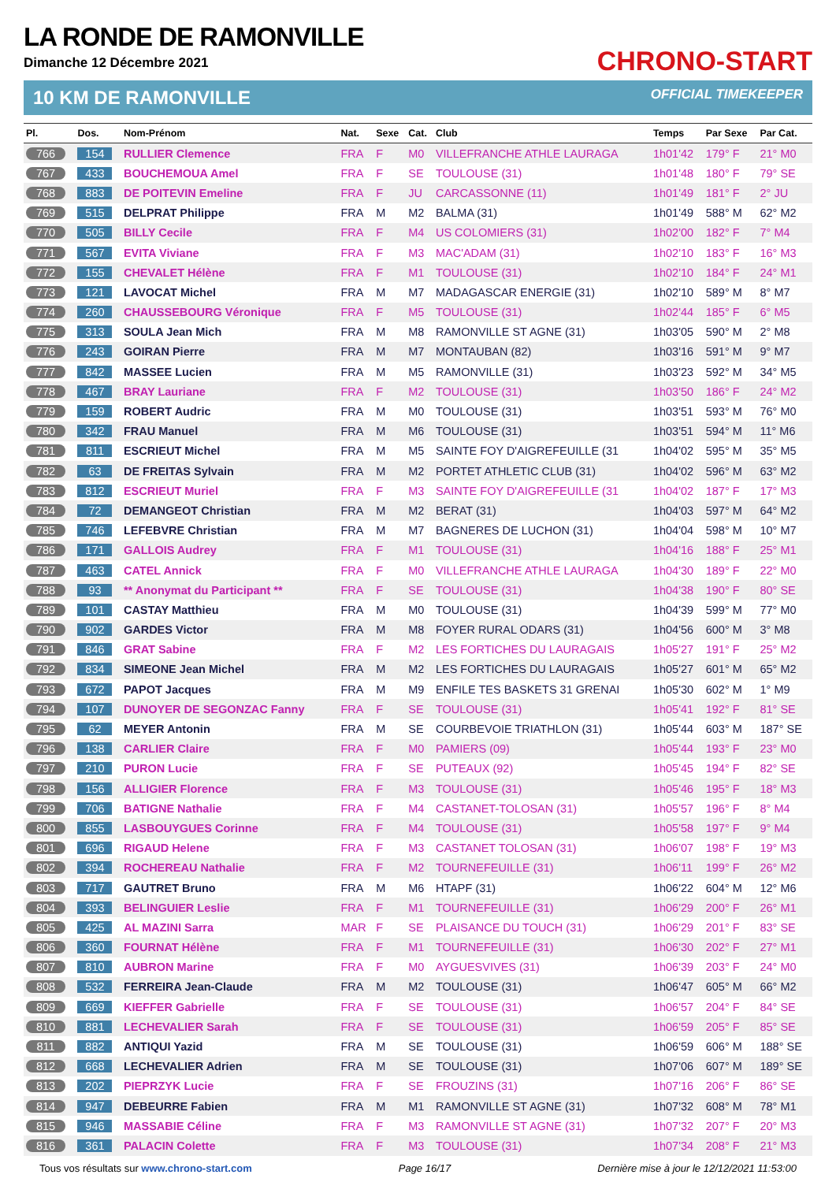CHRONO-START
LA RONDE DE RAMONVILLE
Dimanche 12 Décembre 2021
10 KM DE RAMONVILLE OFFICIAL TIMEKEEPER
| Pl. | Dos. | Nom-Prénom | Nat. | Sexe | Cat. | Club | Temps | Par Sexe | Par Cat. |
| --- | --- | --- | --- | --- | --- | --- | --- | --- | --- |
| 766 | 154 | RULLIER Clemence | FRA | F | M0 | VILLEFRANCHE ATHLE LAURAGA | 1h01'42 | 179° F | 21° M0 |
| 767 | 433 | BOUCHEMOUA Amel | FRA | F | SE | TOULOUSE (31) | 1h01'48 | 180° F | 79° SE |
| 768 | 883 | DE POITEVIN Emeline | FRA | F | JU | CARCASSONNE (11) | 1h01'49 | 181° F | 2° JU |
| 769 | 515 | DELPRAT Philippe | FRA | M | M2 | BALMA (31) | 1h01'49 | 588° M | 62° M2 |
| 770 | 505 | BILLY Cecile | FRA | F | M4 | US COLOMIERS (31) | 1h02'00 | 182° F | 7° M4 |
| 771 | 567 | EVITA Viviane | FRA | F | M3 | MAC'ADAM (31) | 1h02'10 | 183° F | 16° M3 |
| 772 | 155 | CHEVALET Hélène | FRA | F | M1 | TOULOUSE (31) | 1h02'10 | 184° F | 24° M1 |
| 773 | 121 | LAVOCAT Michel | FRA | M | M7 | MADAGASCAR ENERGIE (31) | 1h02'10 | 589° M | 8° M7 |
| 774 | 260 | CHAUSSEBOURG Véronique | FRA | F | M5 | TOULOUSE (31) | 1h02'44 | 185° F | 6° M5 |
| 775 | 313 | SOULA Jean Mich | FRA | M | M8 | RAMONVILLE ST AGNE (31) | 1h03'05 | 590° M | 2° M8 |
| 776 | 243 | GOIRAN Pierre | FRA | M | M7 | MONTAUBAN (82) | 1h03'16 | 591° M | 9° M7 |
| 777 | 842 | MASSEE Lucien | FRA | M | M5 | RAMONVILLE (31) | 1h03'23 | 592° M | 34° M5 |
| 778 | 467 | BRAY Lauriane | FRA | F | M2 | TOULOUSE (31) | 1h03'50 | 186° F | 24° M2 |
| 779 | 159 | ROBERT Audric | FRA | M | M0 | TOULOUSE (31) | 1h03'51 | 593° M | 76° M0 |
| 780 | 342 | FRAU Manuel | FRA | M | M6 | TOULOUSE (31) | 1h03'51 | 594° M | 11° M6 |
| 781 | 811 | ESCRIEUT Michel | FRA | M | M5 | SAINTE FOY D'AIGREFEUILLE (31 | 1h04'02 | 595° M | 35° M5 |
| 782 | 63 | DE FREITAS Sylvain | FRA | M | M2 | PORTET ATHLETIC CLUB (31) | 1h04'02 | 596° M | 63° M2 |
| 783 | 812 | ESCRIEUT Muriel | FRA | F | M3 | SAINTE FOY D'AIGREFEUILLE (31 | 1h04'02 | 187° F | 17° M3 |
| 784 | 72 | DEMANGEOT Christian | FRA | M | M2 | BERAT (31) | 1h04'03 | 597° M | 64° M2 |
| 785 | 746 | LEFEBVRE Christian | FRA | M | M7 | BAGNERES DE LUCHON (31) | 1h04'04 | 598° M | 10° M7 |
| 786 | 171 | GALLOIS Audrey | FRA | F | M1 | TOULOUSE (31) | 1h04'16 | 188° F | 25° M1 |
| 787 | 463 | CATEL Annick | FRA | F | M0 | VILLEFRANCHE ATHLE LAURAGA | 1h04'30 | 189° F | 22° M0 |
| 788 | 93 | ** Anonymat du Participant ** | FRA | F | SE | TOULOUSE (31) | 1h04'38 | 190° F | 80° SE |
| 789 | 101 | CASTAY Matthieu | FRA | M | M0 | TOULOUSE (31) | 1h04'39 | 599° M | 77° M0 |
| 790 | 902 | GARDES Victor | FRA | M | M8 | FOYER RURAL ODARS (31) | 1h04'56 | 600° M | 3° M8 |
| 791 | 846 | GRAT Sabine | FRA | F | M2 | LES FORTICHES DU LAURAGAIS | 1h05'27 | 191° F | 25° M2 |
| 792 | 834 | SIMEONE Jean Michel | FRA | M | M2 | LES FORTICHES DU LAURAGAIS | 1h05'27 | 601° M | 65° M2 |
| 793 | 672 | PAPOT Jacques | FRA | M | M9 | ENFILE TES BASKETS 31 GRENAI | 1h05'30 | 602° M | 1° M9 |
| 794 | 107 | DUNOYER DE SEGONZAC Fanny | FRA | F | SE | TOULOUSE (31) | 1h05'41 | 192° F | 81° SE |
| 795 | 62 | MEYER Antonin | FRA | M | SE | COURBEVOIE TRIATHLON (31) | 1h05'44 | 603° M | 187° SE |
| 796 | 138 | CARLIER Claire | FRA | F | M0 | PAMIERS (09) | 1h05'44 | 193° F | 23° M0 |
| 797 | 210 | PURON Lucie | FRA | F | SE | PUTEAUX (92) | 1h05'45 | 194° F | 82° SE |
| 798 | 156 | ALLIGIER Florence | FRA | F | M3 | TOULOUSE (31) | 1h05'46 | 195° F | 18° M3 |
| 799 | 706 | BATIGNE Nathalie | FRA | F | M4 | CASTANET-TOLOSAN (31) | 1h05'57 | 196° F | 8° M4 |
| 800 | 855 | LASBOUYGUES Corinne | FRA | F | M4 | TOULOUSE (31) | 1h05'58 | 197° F | 9° M4 |
| 801 | 696 | RIGAUD Helene | FRA | F | M3 | CASTANET TOLOSAN (31) | 1h06'07 | 198° F | 19° M3 |
| 802 | 394 | ROCHEREAU Nathalie | FRA | F | M2 | TOURNEFEUILLE (31) | 1h06'11 | 199° F | 26° M2 |
| 803 | 717 | GAUTRET Bruno | FRA | M | M6 | HTAPF (31) | 1h06'22 | 604° M | 12° M6 |
| 804 | 393 | BELINGUIER Leslie | FRA | F | M1 | TOURNEFEUILLE (31) | 1h06'29 | 200° F | 26° M1 |
| 805 | 425 | AL MAZINI Sarra | MAR | F | SE | PLAISANCE DU TOUCH (31) | 1h06'29 | 201° F | 83° SE |
| 806 | 360 | FOURNAT Hélène | FRA | F | M1 | TOURNEFEUILLE (31) | 1h06'30 | 202° F | 27° M1 |
| 807 | 810 | AUBRON Marine | FRA | F | M0 | AYGUESVIVES (31) | 1h06'39 | 203° F | 24° M0 |
| 808 | 532 | FERREIRA Jean-Claude | FRA | M | M2 | TOULOUSE (31) | 1h06'47 | 605° M | 66° M2 |
| 809 | 669 | KIEFFER Gabrielle | FRA | F | SE | TOULOUSE (31) | 1h06'57 | 204° F | 84° SE |
| 810 | 881 | LECHEVALIER Sarah | FRA | F | SE | TOULOUSE (31) | 1h06'59 | 205° F | 85° SE |
| 811 | 882 | ANTIQUI Yazid | FRA | M | SE | TOULOUSE (31) | 1h06'59 | 606° M | 188° SE |
| 812 | 668 | LECHEVALIER Adrien | FRA | M | SE | TOULOUSE (31) | 1h07'06 | 607° M | 189° SE |
| 813 | 202 | PIEPRZYK Lucie | FRA | F | SE | FROUZINS (31) | 1h07'16 | 206° F | 86° SE |
| 814 | 947 | DEBEURRE Fabien | FRA | M | M1 | RAMONVILLE ST AGNE (31) | 1h07'32 | 608° M | 78° M1 |
| 815 | 946 | MASSABIE Céline | FRA | F | M3 | RAMONVILLE ST AGNE (31) | 1h07'32 | 207° F | 20° M3 |
| 816 | 361 | PALACIN Colette | FRA | F | M3 | TOULOUSE (31) | 1h07'34 | 208° F | 21° M3 |
Tous vos résultats sur www.chrono-start.com
Page 16/17 Dernière mise à jour le 12/12/2021 11:53:00